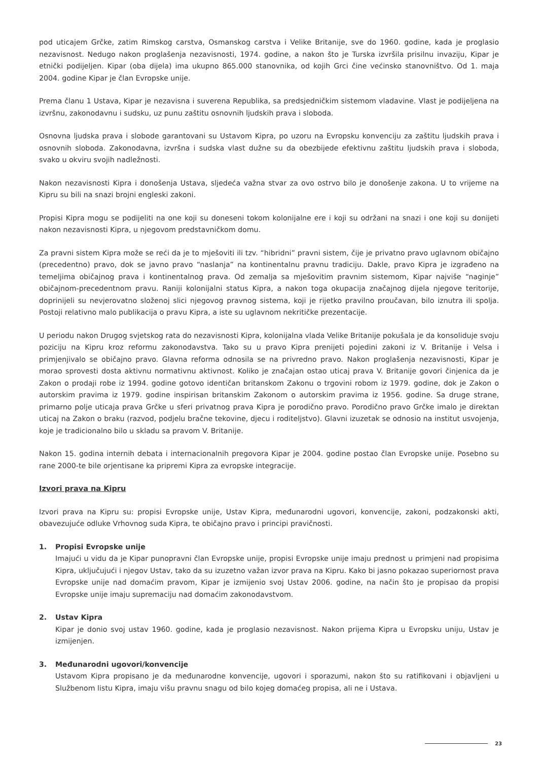pod uticajem Grčke, zatim Rimskog carstva, Osmanskog carstva i Velike Britanije, sve do 1960. godine, kada je proglasio nezavisnost. Nedugo nakon proglašenja nezavisnosti, 1974. godine, a nakon što je Turska izvršila prisilnu invaziju, Kipar je etnički podijeljen. Kipar (oba dijela) ima ukupno 865.000 stanovnika, od kojih Grci čine većinsko stanovništvo. Od 1. maja 2004. godine Kipar je član Evropske unije.
Prema članu 1 Ustava, Kipar je nezavisna i suverena Republika, sa predsjedničkim sistemom vladavine. Vlast je podijeljena na izvršnu, zakonodavnu i sudsku, uz punu zaštitu osnovnih ljudskih prava i sloboda.
Osnovna ljudska prava i slobode garantovani su Ustavom Kipra, po uzoru na Evropsku konvenciju za zaštitu ljudskih prava i osnovnih sloboda. Zakonodavna, izvršna i sudska vlast dužne su da obezbijede efektivnu zaštitu ljudskih prava i sloboda, svako u okviru svojih nadležnosti.
Nakon nezavisnosti Kipra i donošenja Ustava, sljedeća važna stvar za ovo ostrvo bilo je donošenje zakona. U to vrijeme na Kipru su bili na snazi brojni engleski zakoni.
Propisi Kipra mogu se podijeliti na one koji su doneseni tokom kolonijalne ere i koji su održani na snazi i one koji su donijeti nakon nezavisnosti Kipra, u njegovom predstavničkom domu.
Za pravni sistem Kipra može se reći da je to mješoviti ili tzv. “hibridni” pravni sistem, čije je privatno pravo uglavnom običajno (precedentno) pravo, dok se javno pravo “naslanja” na kontinentalnu pravnu tradiciju. Dakle, pravo Kipra je izgrađeno na temeljima običajnog prava i kontinentalnog prava. Od zemalja sa mješovitim pravnim sistemom, Kipar najviše “naginje” običajnom-precedentnom pravu. Raniji kolonijalni status Kipra, a nakon toga okupacija značajnog dijela njegove teritorije, doprinijeli su nevjerovatno složenoj slici njegovog pravnog sistema, koji je rijetko pravilno proučavan, bilo iznutra ili spolja. Postoji relativno malo publikacija o pravu Kipra, a iste su uglavnom nekritičke prezentacije.
U periodu nakon Drugog svjetskog rata do nezavisnosti Kipra, kolonijalna vlada Velike Britanije pokušala je da konsoliduje svoju poziciju na Kipru kroz reformu zakonodavstva. Tako su u pravo Kipra prenijeti pojedini zakoni iz V. Britanije i Velsa i primjenjivalo se običajno pravo. Glavna reforma odnosila se na privredno pravo. Nakon proglašenja nezavisnosti, Kipar je morao sprovesti dosta aktivnu normativnu aktivnost. Koliko je značajan ostao uticaj prava V. Britanije govori činjenica da je Zakon o prodaji robe iz 1994. godine gotovo identičan britanskom Zakonu o trgovini robom iz 1979. godine, dok je Zakon o autorskim pravima iz 1979. godine inspirisan britanskim Zakonom o autorskim pravima iz 1956. godine. Sa druge strane, primarno polje uticaja prava Grčke u sferi privatnog prava Kipra je porodično pravo. Porodično pravo Grčke imalo je direktan uticaj na Zakon o braku (razvod, podjelu bračne tekovine, djecu i roditeljstvo). Glavni izuzetak se odnosio na institut usvojenja, koje je tradicionalno bilo u skladu sa pravom V. Britanije.
Nakon 15. godina internih debata i internacionalnih pregovora Kipar je 2004. godine postao član Evropske unije. Posebno su rane 2000-te bile orjentisane ka pripremi Kipra za evropske integracije.
Izvori prava na Kipru
Izvori prava na Kipru su: propisi Evropske unije, Ustav Kipra, međunarodni ugovori, konvencije, zakoni, podzakonski akti, obavezujuće odluke Vrhovnog suda Kipra, te običajno pravo i principi pravičnosti.
1. Propisi Evropske unije
Imajući u vidu da je Kipar punopravni član Evropske unije, propisi Evropske unije imaju prednost u primjeni nad propisima Kipra, uključujući i njegov Ustav, tako da su izuzetno važan izvor prava na Kipru. Kako bi jasno pokazao superiornost prava Evropske unije nad domaćim pravom, Kipar je izmijenio svoj Ustav 2006. godine, na način što je propisao da propisi Evropske unije imaju supremaciju nad domaćim zakonodavstvom.
2. Ustav Kipra
Kipar je donio svoj ustav 1960. godine, kada je proglasio nezavisnost. Nakon prijema Kipra u Evropsku uniju, Ustav je izmijenjen.
3. Međunarodni ugovori/konvencije
Ustavom Kipra propisano je da međunarodne konvencije, ugovori i sporazumi, nakon što su ratifikovani i objavljeni u Službenom listu Kipra, imaju višu pravnu snagu od bilo kojeg domaćeg propisa, ali ne i Ustava.
23